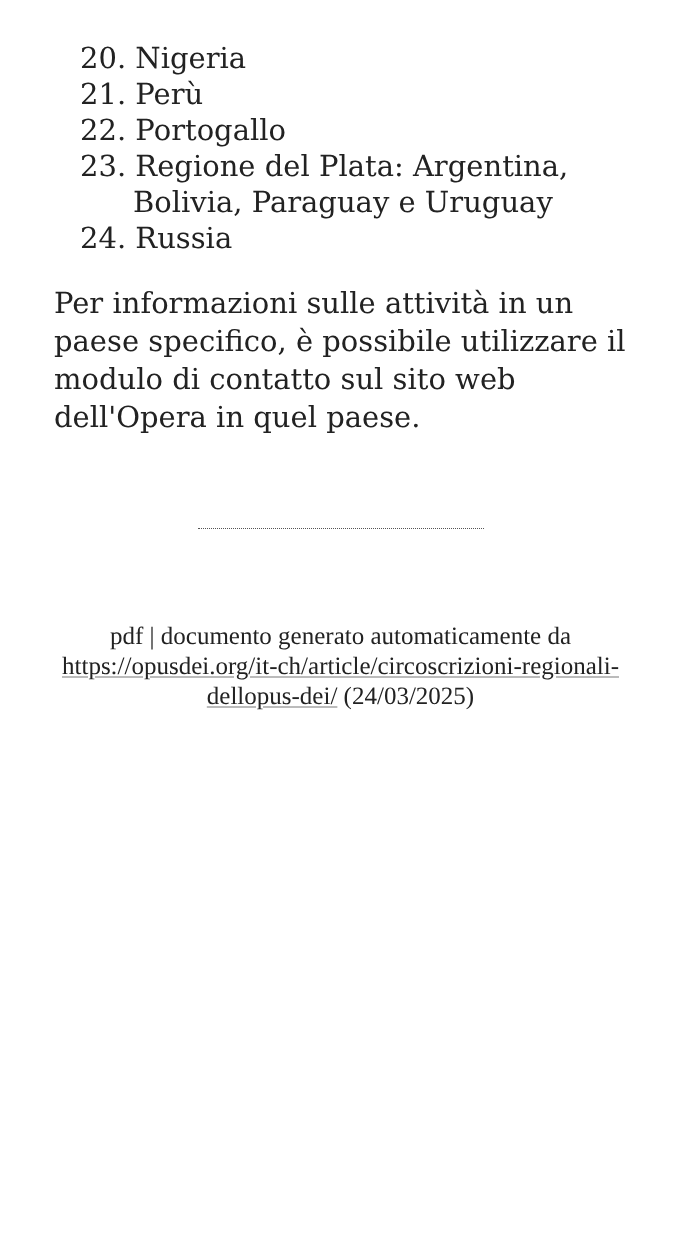20. Nigeria
21. Perù
22. Portogallo
23. Regione del Plata: Argentina, Bolivia, Paraguay e Uruguay
24. Russia
Per informazioni sulle attività in un paese specifico, è possibile utilizzare il modulo di contatto sul sito web dell'Opera in quel paese.
pdf | documento generato automaticamente da https://opusdei.org/it-ch/article/circoscrizioni-regionali-dellopus-dei/ (24/03/2025)